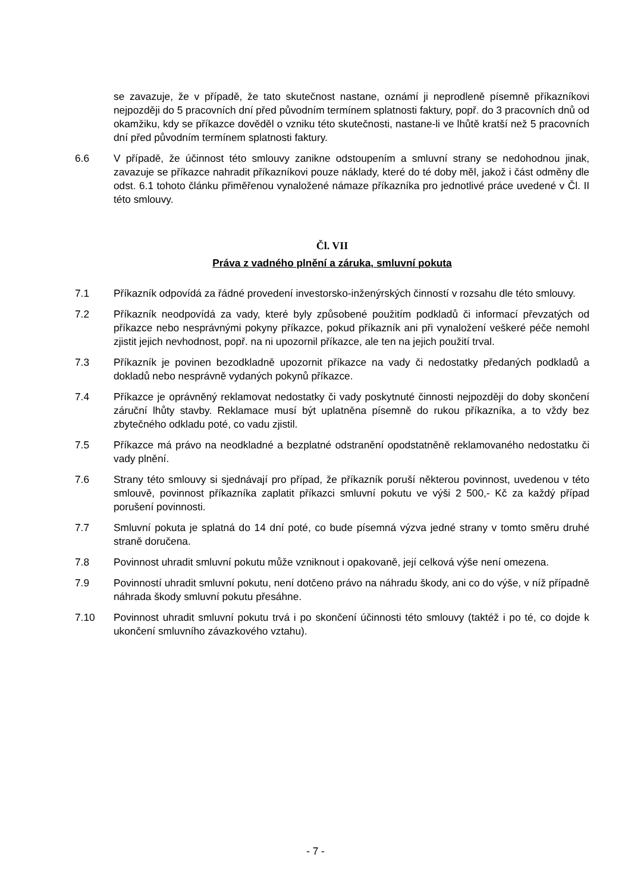se zavazuje, že v případě, že tato skutečnost nastane, oznámí ji neprodleně písemně příkazníkovi nejpozději do 5 pracovních dní před původním termínem splatnosti faktury, popř. do 3 pracovních dnů od okamžiku, kdy se příkazce dověděl o vzniku této skutečnosti, nastane-li ve lhůtě kratší než 5 pracovních dní před původním termínem splatnosti faktury.
6.6 V případě, že účinnost této smlouvy zanikne odstoupením a smluvní strany se nedohodnou jinak, zavazuje se příkazce nahradit příkazníkovi pouze náklady, které do té doby měl, jakož i část odměny dle odst. 6.1 tohoto článku přiměřenou vynaložené námaze příkazníka pro jednotlivé práce uvedené v Čl. II této smlouvy.
Čl. VII
Práva z vadného plnění a záruka, smluvní pokuta
7.1 Příkazník odpovídá za řádné provedení investorsko-inženýrských činností v rozsahu dle této smlouvy.
7.2 Příkazník neodpovídá za vady, které byly způsobené použitím podkladů či informací převzatých od příkazce nebo nesprávnými pokyny příkazce, pokud příkazník ani při vynaložení veškeré péče nemohl zjistit jejich nevhodnost, popř. na ni upozornil příkazce, ale ten na jejich použití trval.
7.3 Příkazník je povinen bezodkladně upozornit příkazce na vady či nedostatky předaných podkladů a dokladů nebo nesprávně vydaných pokynů příkazce.
7.4 Příkazce je oprávněný reklamovat nedostatky či vady poskytnuté činnosti nejpozději do doby skončení záruční lhůty stavby. Reklamace musí být uplatněna písemně do rukou příkazníka, a to vždy bez zbytečného odkladu poté, co vadu zjistil.
7.5 Příkazce má právo na neodkladné a bezplatné odstranění opodstatněně reklamovaného nedostatku či vady plnění.
7.6 Strany této smlouvy si sjednávají pro případ, že příkazník poruší některou povinnost, uvedenou v této smlouvě, povinnost příkazníka zaplatit příkazci smluvní pokutu ve výši 2 500,- Kč za každý případ porušení povinnosti.
7.7 Smluvní pokuta je splatná do 14 dní poté, co bude písemná výzva jedné strany v tomto směru druhé straně doručena.
7.8 Povinnost uhradit smluvní pokutu může vzniknout i opakovaně, její celková výše není omezena.
7.9 Povinností uhradit smluvní pokutu, není dotčeno právo na náhradu škody, ani co do výše, v níž případně náhrada škody smluvní pokutu přesáhne.
7.10 Povinnost uhradit smluvní pokutu trvá i po skončení účinnosti této smlouvy (taktéž i po té, co dojde k ukončení smluvního závazkového vztahu).
- 7 -